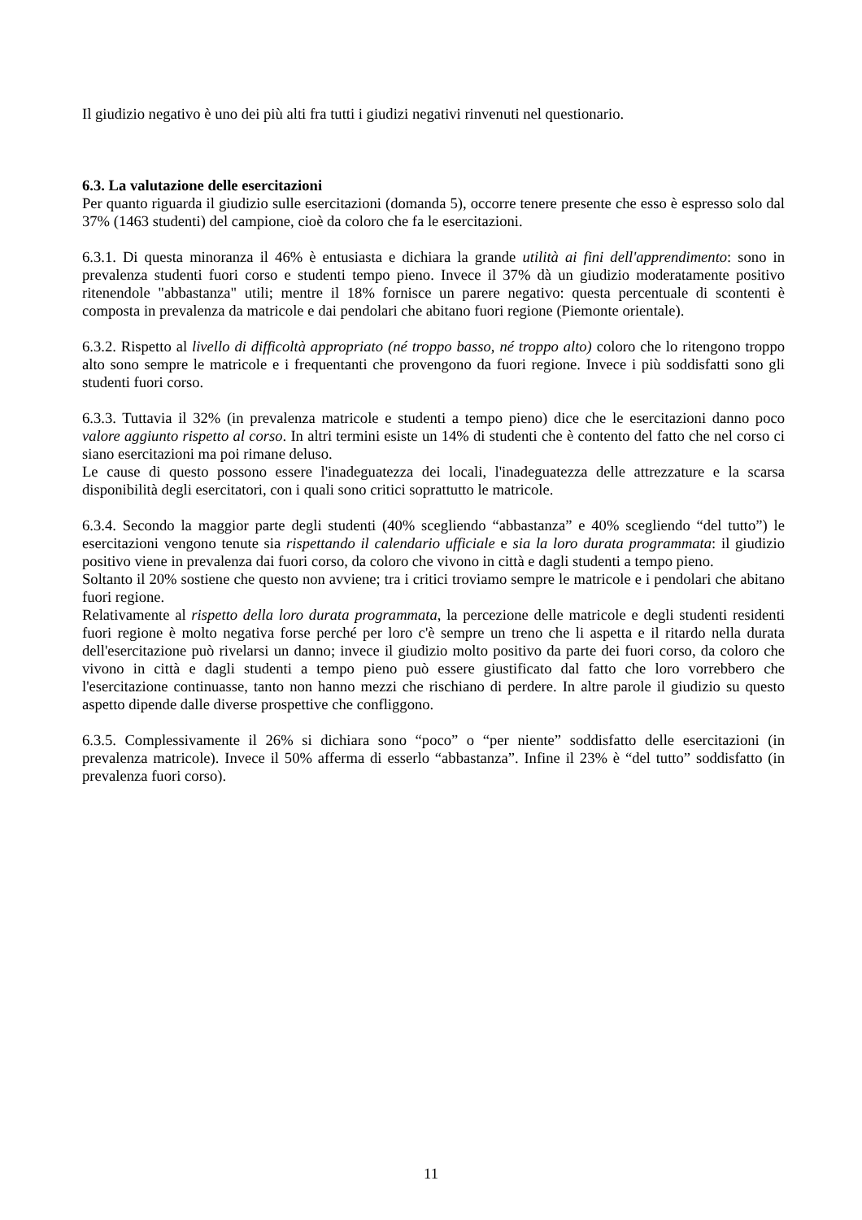Il giudizio negativo è uno dei più alti fra tutti i giudizi negativi rinvenuti nel questionario.
6.3. La valutazione delle esercitazioni
Per quanto riguarda il giudizio sulle esercitazioni (domanda 5), occorre tenere presente che esso è espresso solo dal 37% (1463 studenti) del campione, cioè da coloro che fa le esercitazioni.
6.3.1. Di questa minoranza il 46% è entusiasta e dichiara la grande utilità ai fini dell'apprendimento: sono in prevalenza studenti fuori corso e studenti tempo pieno. Invece il 37% dà un giudizio moderatamente positivo ritenendole "abbastanza" utili; mentre il 18% fornisce un parere negativo: questa percentuale di scontenti è composta in prevalenza da matricole e dai pendolari che abitano fuori regione (Piemonte orientale).
6.3.2. Rispetto al livello di difficoltà appropriato (né troppo basso, né troppo alto) coloro che lo ritengono troppo alto sono sempre le matricole e i frequentanti che provengono da fuori regione. Invece i più soddisfatti sono gli studenti fuori corso.
6.3.3. Tuttavia il 32% (in prevalenza matricole e studenti a tempo pieno) dice che le esercitazioni danno poco valore aggiunto rispetto al corso. In altri termini esiste un 14% di studenti che è contento del fatto che nel corso ci siano esercitazioni ma poi rimane deluso.
Le cause di questo possono essere l'inadeguatezza dei locali, l'inadeguatezza delle attrezzature e la scarsa disponibilità degli esercitatori, con i quali sono critici soprattutto le matricole.
6.3.4. Secondo la maggior parte degli studenti (40% scegliendo “abbastanza” e 40% scegliendo “del tutto”) le esercitazioni vengono tenute sia rispettando il calendario ufficiale e sia la loro durata programmata: il giudizio positivo viene in prevalenza dai fuori corso, da coloro che vivono in città e dagli studenti a tempo pieno.
Soltanto il 20% sostiene che questo non avviene; tra i critici troviamo sempre le matricole e i pendolari che abitano fuori regione.
Relativamente al rispetto della loro durata programmata, la percezione delle matricole e degli studenti residenti fuori regione è molto negativa forse perché per loro c'è sempre un treno che li aspetta e il ritardo nella durata dell'esercitazione può rivelarsi un danno; invece il giudizio molto positivo da parte dei fuori corso, da coloro che vivono in città e dagli studenti a tempo pieno può essere giustificato dal fatto che loro vorrebbero che l'esercitazione continuasse, tanto non hanno mezzi che rischiano di perdere. In altre parole il giudizio su questo aspetto dipende dalle diverse prospettive che confliggono.
6.3.5. Complessivamente il 26% si dichiara sono “poco” o “per niente” soddisfatto delle esercitazioni (in prevalenza matricole). Invece il 50% afferma di esserlo “abbastanza”. Infine il 23% è “del tutto” soddisfatto (in prevalenza fuori corso).
11